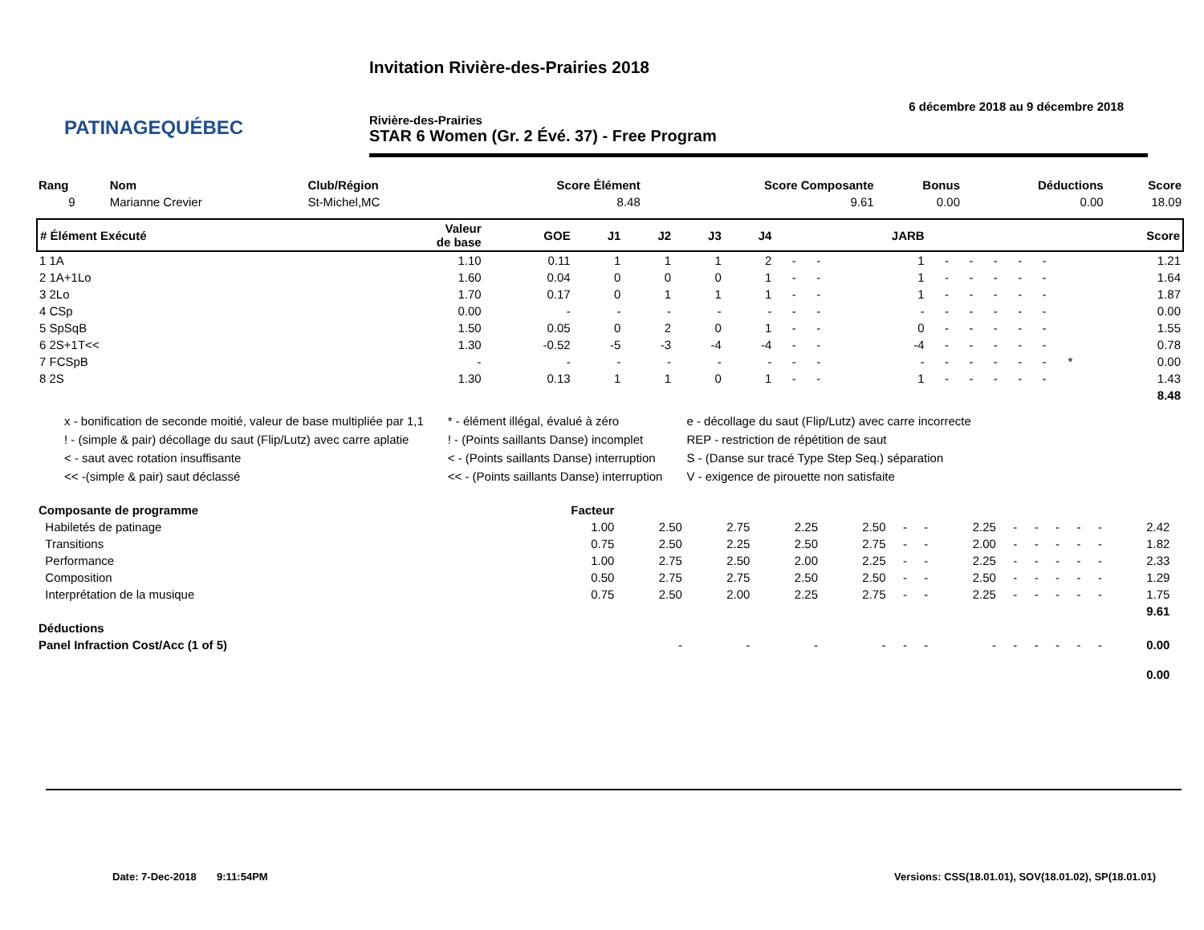PATINAGEQUÉBEC
Invitation Rivière-des-Prairies 2018
6 décembre 2018 au 9 décembre 2018
Rivière-des-Prairies
STAR 6 Women (Gr. 2 Évé. 37) - Free Program
| Rang | Nom | Club/Région | Score Élément | Score Composante | Bonus | Déductions | Score |
| --- | --- | --- | --- | --- | --- | --- | --- |
| 9 | Marianne Crevier | St-Michel,MC | 8.48 | 9.61 | 0.00 | 0.00 | 18.09 |
| # Élément Exécuté | Valeur de base | GOE | J1 | J2 | J3 | J4 | | | JARB | | | | | | | Score |
| --- | --- | --- | --- | --- | --- | --- | --- | --- | --- | --- | --- | --- | --- | --- | --- | --- |
| 1 1A | 1.10 | 0.11 | 1 | 1 | 1 | 2 | - | - | 1 | - | - | - | - | - | | 1.21 |
| 2 1A+1Lo | 1.60 | 0.04 | 0 | 0 | 0 | 1 | - | - | 1 | - | - | - | - | - | | 1.64 |
| 3 2Lo | 1.70 | 0.17 | 0 | 1 | 1 | 1 | - | - | 1 | - | - | - | - | - | | 1.87 |
| 4 CSp | 0.00 | - | - | - | - | - | - | - | - | - | - | - | - | - | | 0.00 |
| 5 SpSqB | 1.50 | 0.05 | 0 | 2 | 0 | 1 | - | - | 0 | - | - | - | - | - | | 1.55 |
| 6 2S+1T<< | 1.30 | -0.52 | -5 | -3 | -4 | -4 | - | - | -4 | - | - | - | - | - | | 0.78 |
| 7 FCSpB | - | - | - | - | - | - | - | - | - | - | - | - | - | - | * | 0.00 |
| 8 2S | 1.30 | 0.13 | 1 | 1 | 0 | 1 | - | - | 1 | - | - | - | - | - | | 1.43 |
| 8.48 | | | | | | | | | | | | | | | | |
x - bonification de seconde moitié, valeur de base multipliée par 1,1
! - (simple & pair) décollage du saut (Flip/Lutz) avec carre aplatie
< - saut avec rotation insuffisante
<< -(simple & pair) saut déclassé
* - élément illégal, évalué à zéro
! - (Points saillants Danse) incomplet
< - (Points saillants Danse) interruption
<< - (Points saillants Danse) interruption
e - décollage du saut (Flip/Lutz) avec carre incorrecte
REP - restriction de répétition de saut
S - (Danse sur tracé Type Step Seq.) séparation
V - exigence de pirouette non satisfaite
| Composante de programme | Facteur | | | | | | | | | | | | | | |
| --- | --- | --- | --- | --- | --- | --- | --- | --- | --- | --- | --- | --- | --- | --- | --- |
| Habiletés de patinage | 1.00 | 2.50 | 2.75 | 2.25 | 2.50 | - | - | 2.25 | - | - | - | - | - | 2.42 | |
| Transitions | 0.75 | 2.50 | 2.25 | 2.50 | 2.75 | - | - | 2.00 | - | - | - | - | - | 1.82 | |
| Performance | 1.00 | 2.75 | 2.50 | 2.00 | 2.25 | - | - | 2.25 | - | - | - | - | - | 2.33 | |
| Composition | 0.50 | 2.75 | 2.75 | 2.50 | 2.50 | - | - | 2.50 | - | - | - | - | - | 1.29 | |
| Interprétation de la musique | 0.75 | 2.50 | 2.00 | 2.25 | 2.75 | - | - | 2.25 | - | - | - | - | - | 1.75 | |
| 9.61 | | | | | | | | | | | | | | | |
| Déductions | | | | | | | | | | | | | | | |
| Panel Infraction Cost/Acc (1 of 5) | | - | - | - | - | - | - | - | - | - | - | - | - | 0.00 | |
| 0.00 | | | | | | | | | | | | | | | |
Date: 7-Dec-2018 9:11:54PM
Versions: CSS(18.01.01), SOV(18.01.02), SP(18.01.01)